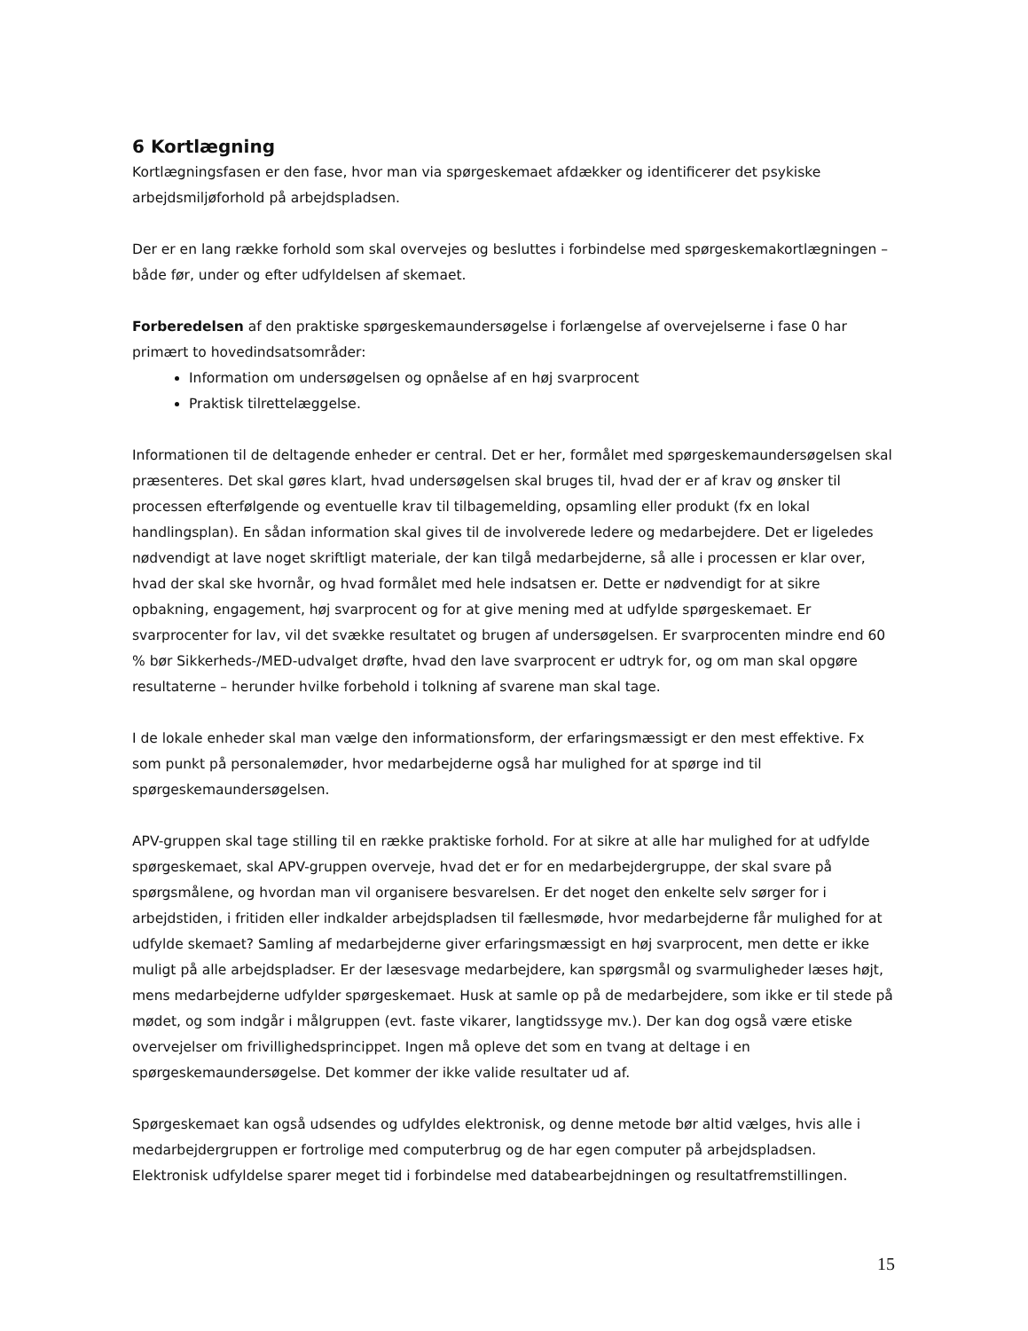6 Kortlægning
Kortlægningsfasen er den fase, hvor man via spørgeskemaet afdækker og identificerer det psykiske arbejdsmiljøforhold på arbejdspladsen.
Der er en lang række forhold som skal overvejes og besluttes i forbindelse med spørgeskemakortlægningen – både før, under og efter udfyldelsen af skemaet.
Forberedelsen af den praktiske spørgeskemaundersøgelse i forlængelse af overvejelserne i fase 0 har primært to hovedindsatsområder:
Information om undersøgelsen og opnåelse af en høj svarprocent
Praktisk tilrettelæggelse.
Informationen til de deltagende enheder er central. Det er her, formålet med spørgeskemaundersøgelsen skal præsenteres. Det skal gøres klart, hvad undersøgelsen skal bruges til, hvad der er af krav og ønsker til processen efterfølgende og eventuelle krav til tilbagemelding, opsamling eller produkt (fx en lokal handlingsplan). En sådan information skal gives til de involverede ledere og medarbejdere. Det er ligeledes nødvendigt at lave noget skriftligt materiale, der kan tilgå medarbejderne, så alle i processen er klar over, hvad der skal ske hvornår, og hvad formålet med hele indsatsen er. Dette er nødvendigt for at sikre opbakning, engagement, høj svarprocent og for at give mening med at udfylde spørgeskemaet. Er svarprocenter for lav, vil det svække resultatet og brugen af undersøgelsen. Er svarprocenten mindre end 60 % bør Sikkerheds-/MED-udvalget drøfte, hvad den lave svarprocent er udtryk for, og om man skal opgøre resultaterne – herunder hvilke forbehold i tolkning af svarene man skal tage.
I de lokale enheder skal man vælge den informationsform, der erfaringsmæssigt er den mest effektive. Fx som punkt på personalemøder, hvor medarbejderne også har mulighed for at spørge ind til spørgeskemaundersøgelsen.
APV-gruppen skal tage stilling til en række praktiske forhold. For at sikre at alle har mulighed for at udfylde spørgeskemaet, skal APV-gruppen overveje, hvad det er for en medarbejdergruppe, der skal svare på spørgsmålene, og hvordan man vil organisere besvarelsen. Er det noget den enkelte selv sørger for i arbejdstiden, i fritiden eller indkalder arbejdspladsen til fællesmøde, hvor medarbejderne får mulighed for at udfylde skemaet? Samling af medarbejderne giver erfaringsmæssigt en høj svarprocent, men dette er ikke muligt på alle arbejdspladser. Er der læsesvage medarbejdere, kan spørgsmål og svarmuligheder læses højt, mens medarbejderne udfylder spørgeskemaet. Husk at samle op på de medarbejdere, som ikke er til stede på mødet, og som indgår i målgruppen (evt. faste vikarer, langtidssyge mv.). Der kan dog også være etiske overvejelser om frivillighedsprincippet. Ingen må opleve det som en tvang at deltage i en spørgeskemaundersøgelse. Det kommer der ikke valide resultater ud af.
Spørgeskemaet kan også udsendes og udfyldes elektronisk, og denne metode bør altid vælges, hvis alle i medarbejdergruppen er fortrolige med computerbrug og de har egen computer på arbejdspladsen. Elektronisk udfyldelse sparer meget tid i forbindelse med databearbejdningen og resultatfremstillingen.
15